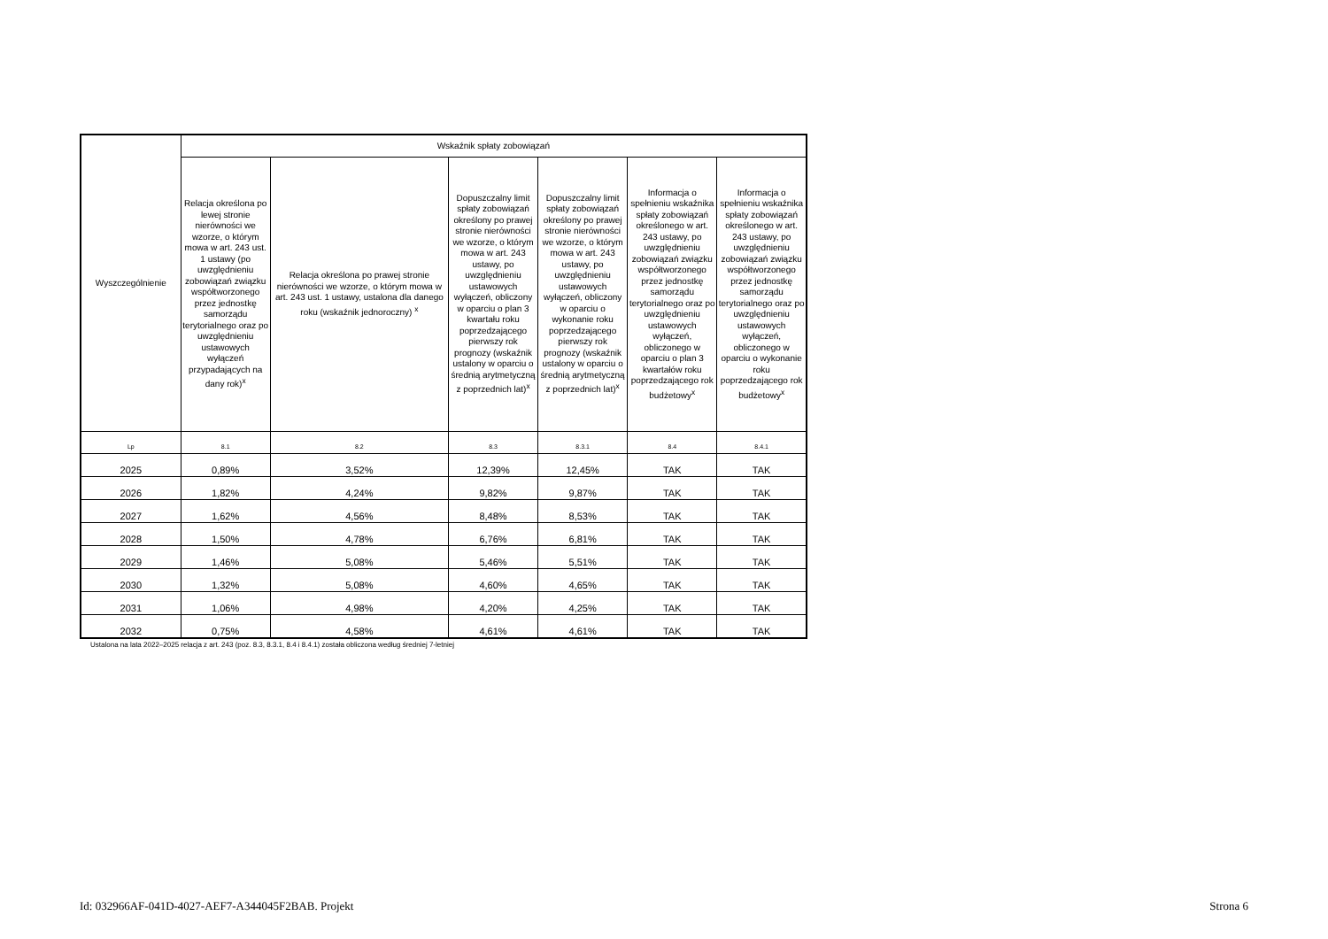| Wyszczególnienie | Wskaźnik spłaty zobowiązań | | | | | |
| --- | --- | --- | --- | --- | --- | --- |
| | Relacja określona po lewej stronie nierówności we wzorze, o którym mowa w art. 243 ust. 1 ustawy (po uwzględnieniu zobowiązań związku współtworzonego przez jednostkę samorządu terytorialnego oraz po uwzględnieniu ustawowych wyłączeń przypadających na dany rok)<sup>x</sup> | Relacja określona po prawej stronie nierówności we wzorze, o którym mowa w art. 243 ust. 1 ustawy, ustalona dla danego roku (wskaźnik jednoroczny) <sup>x</sup> | Dopuszczalny limit spłaty zobowiązań określony po prawej stronie nierówności we wzorze, o którym mowa w art. 243 ustawy, po uwzględnieniu ustawowych wyłączeń, obliczony w oparciu o plan 3 kwartału roku poprzedzającego pierwszy rok prognozy (wskaźnik ustalony w oparciu o średnią arytmetyczną z poprzednich lat)<sup>x</sup> | Dopuszczalny limit spłaty zobowiązań określony po prawej stronie nierówności we wzorze, o którym mowa w art. 243 ustawy, po uwzględnieniu ustawowych wyłączeń, obliczony w oparciu o wykonanie roku poprzedzającego pierwszy rok prognozy (wskaźnik ustalony w oparciu o średnią arytmetyczną z poprzednich lat)<sup>x</sup> | Informacja o spełnieniu wskaźnika spłaty zobowiązań określonego w art. 243 ustawy, po uwzględnieniu zobowiązań związku współtworzonego przez jednostkę samorządu terytorialnego oraz po uwzględnieniu ustawowych wyłączeń, obliczonego w oparciu o plan 3 kwartałów roku poprzedzającego rok budżetowy<sup>x</sup> | Informacja o spełnieniu wskaźnika spłaty zobowiązań określonego w art. 243 ustawy, po uwzględnieniu zobowiązań związku współtworzonego przez jednostkę samorządu terytorialnego oraz po uwzględnieniu ustawowych wyłączeń, obliczonego w oparciu o wykonanie roku poprzedzającego rok budżetowy<sup>x</sup> |
| Lp | 8.1 | 8.2 | 8.3 | 8.3.1 | 8.4 | 8.4.1 |
| 2025 | 0,89% | 3,52% | 12,39% | 12,45% | TAK | TAK |
| 2026 | 1,82% | 4,24% | 9,82% | 9,87% | TAK | TAK |
| 2027 | 1,62% | 4,56% | 8,48% | 8,53% | TAK | TAK |
| 2028 | 1,50% | 4,78% | 6,76% | 6,81% | TAK | TAK |
| 2029 | 1,46% | 5,08% | 5,46% | 5,51% | TAK | TAK |
| 2030 | 1,32% | 5,08% | 4,60% | 4,65% | TAK | TAK |
| 2031 | 1,06% | 4,98% | 4,20% | 4,25% | TAK | TAK |
| 2032 | 0,75% | 4,58% | 4,61% | 4,61% | TAK | TAK |
Ustalona na lata 2022–2025 relacja z art. 243 (poz. 8.3, 8.3.1, 8.4 i 8.4.1) została obliczona według średniej 7-letniej
Id: 032966AF-041D-4027-AEF7-A344045F2BAB. Projekt Strona 6